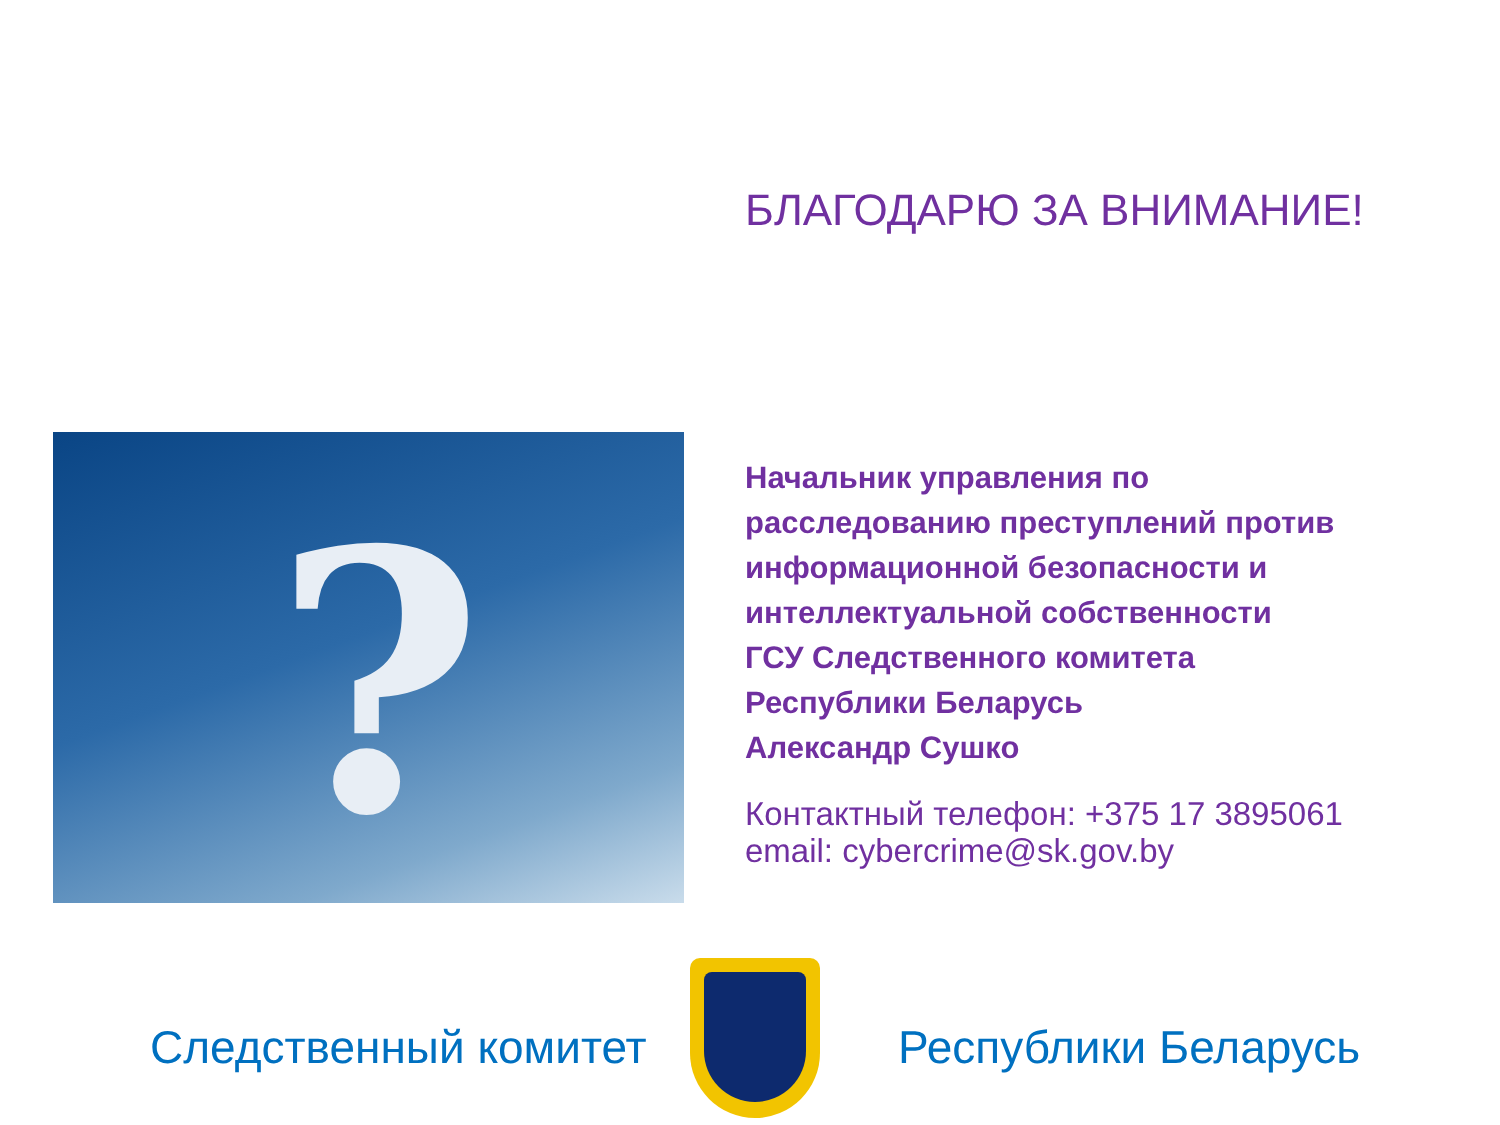БЛАГОДАРЮ ЗА ВНИМАНИЕ!
?
Начальник управления по
расследованию преступлений против
информационной безопасности и
интеллектуальной собственности
ГСУ Следственного комитета
Республики Беларусь
Александр Сушко
Контактный телефон: +375 17 3895061
email: cybercrime@sk.gov.by
Следственный комитет Республики Беларусь